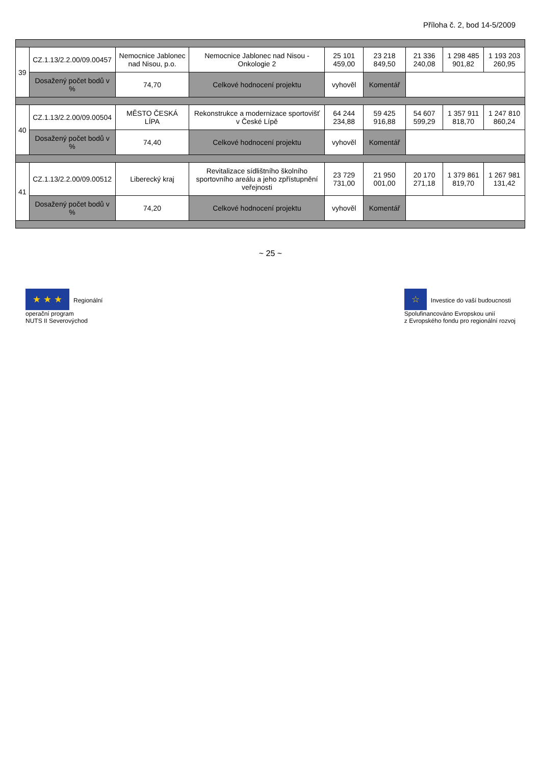Příloha č. 2, bod 14-5/2009
| 39 | CZ.1.13/2.2.00/09.00457 | Nemocnice Jablonec nad Nisou, p.o. | Nemocnice Jablonec nad Nisou - Onkologie 2 | 25 101 459,00 | 23 218 849,50 | 21 336 240,08 | 1 298 485 901,82 | 1 193 203 260,95 |
| | Dosažený počet bodů v % | 74,70 | Celkové hodnocení projektu | vyhověl | Komentář | | | |
| 40 | CZ.1.13/2.2.00/09.00504 | MĚSTO ČESKÁ LÍPA | Rekonstrukce a modernizace sportovišť v České Lípě | 64 244 234,88 | 59 425 916,88 | 54 607 599,29 | 1 357 911 818,70 | 1 247 810 860,24 |
| | Dosažený počet bodů v % | 74,40 | Celkové hodnocení projektu | vyhověl | Komentář | | | |
| 41 | CZ.1.13/2.2.00/09.00512 | Liberecký kraj | Revitalizace sídlištního školního sportovního areálu a jeho zpřístupnění veřejnosti | 23 729 731,00 | 21 950 001,00 | 20 170 271,18 | 1 379 861 819,70 | 1 267 981 131,42 |
| | Dosažený počet bodů v % | 74,20 | Celkové hodnocení projektu | vyhověl | Komentář | | | |
~ 25 ~
★ ★ ★ Regionální
operační program
NUTS II Severovýchod
☆ Investice do vaší budoucnosti
Spolufinancováno Evropskou unií
z Evropského fondu pro regionální rozvoj